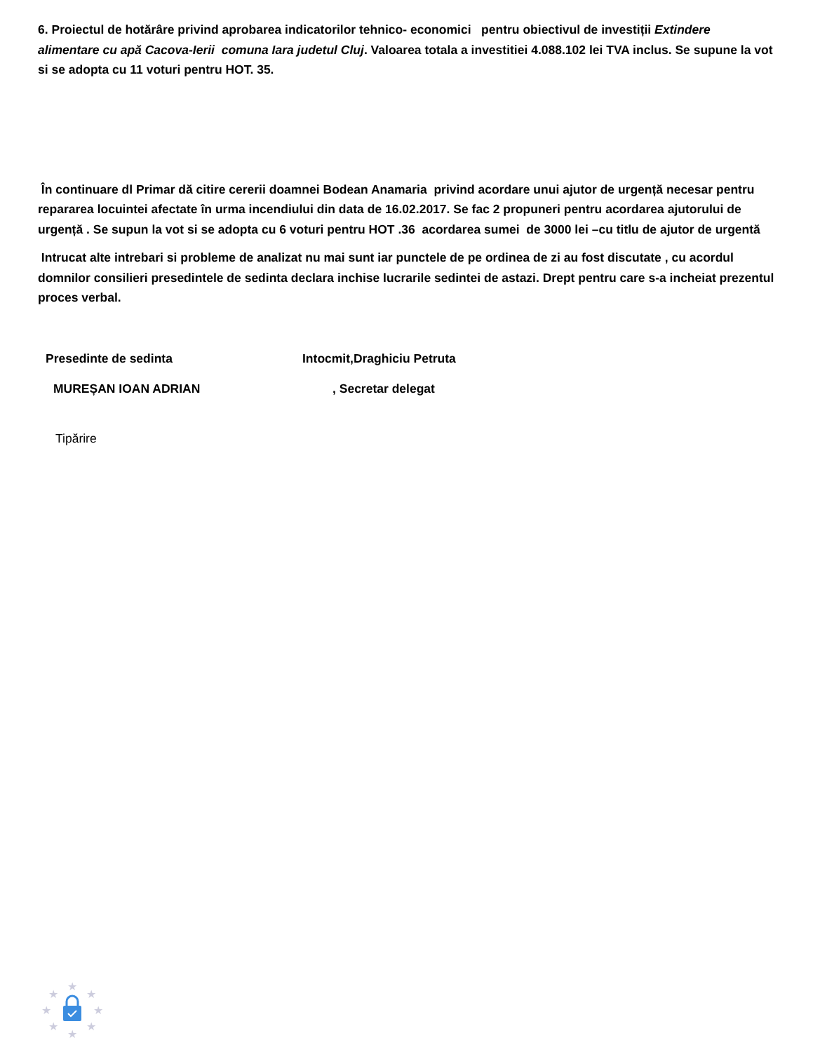6. Proiectul de hotărâre privind aprobarea indicatorilor tehnico- economici pentru obiectivul de investiții Extindere alimentare cu apă Cacova-Ierii comuna Iara judetul Cluj. Valoarea totala a investitiei 4.088.102 lei TVA inclus. Se supune la vot si se adopta cu 11 voturi pentru HOT. 35.
În continuare dl Primar dă citire cererii doamnei Bodean Anamaria privind acordare unui ajutor de urgență necesar pentru repararea locuintei afectate în urma incendiului din data de 16.02.2017. Se fac 2 propuneri pentru acordarea ajutorului de urgență . Se supun la vot si se adopta cu 6 voturi pentru HOT .36 acordarea sumei de 3000 lei –cu titlu de ajutor de urgentă
Intrucat alte intrebari si probleme de analizat nu mai sunt iar punctele de pe ordinea de zi au fost discutate , cu acordul domnilor consilieri presedintele de sedinta declara inchise lucrarile sedintei de astazi. Drept pentru care s-a incheiat prezentul proces verbal.
Presedinte de sedinta Intocmit,Draghiciu Petruta
MUREȘAN IOAN ADRIAN, Secretar delegat
Tipărire
★
★
★
★
★
★
★
★